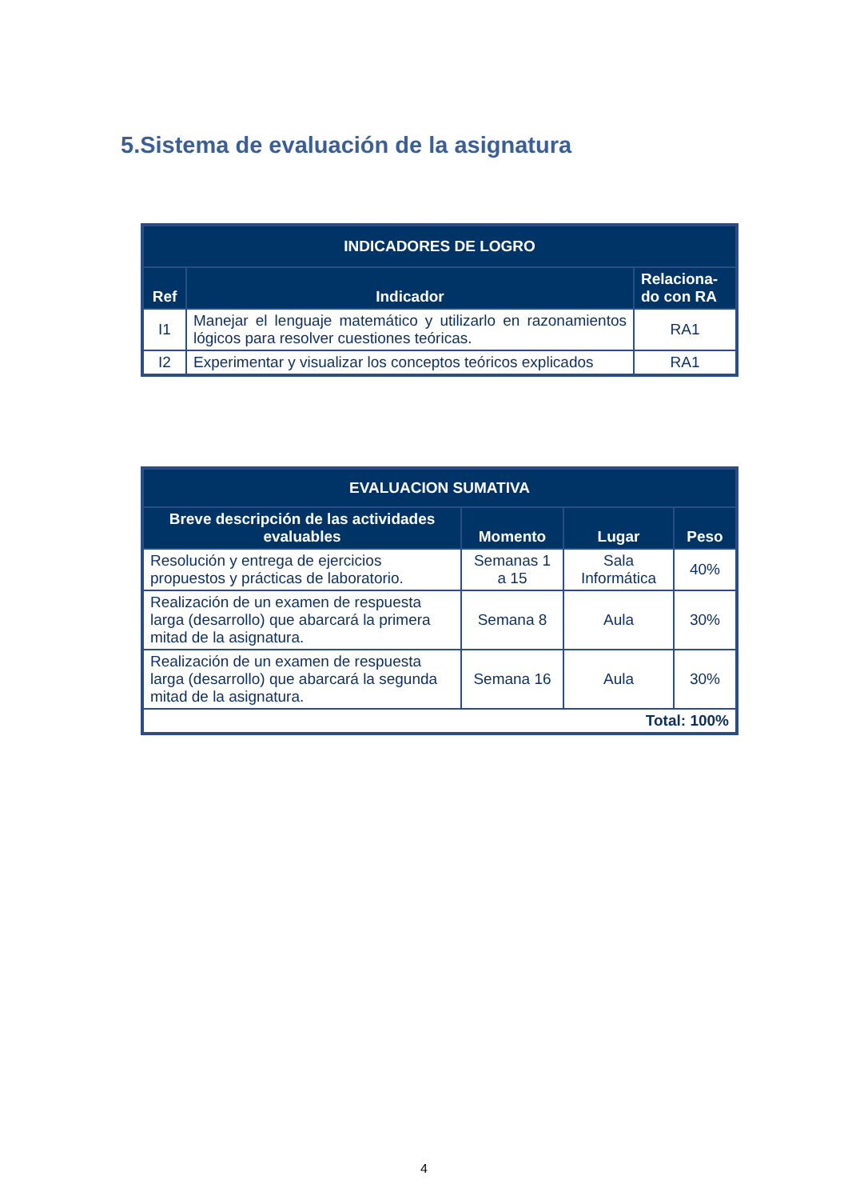5.Sistema de evaluación de la asignatura
| INDICADORES DE LOGRO | | |
| --- | --- | --- |
| Ref | Indicador | Relaciona-do con RA |
| I1 | Manejar el lenguaje matemático y utilizarlo en razonamientos lógicos para resolver cuestiones teóricas. | RA1 |
| I2 | Experimentar y visualizar los conceptos teóricos explicados | RA1 |
| EVALUACION SUMATIVA | | | |
| --- | --- | --- | --- |
| Breve descripción de las actividades evaluables | Momento | Lugar | Peso |
| Resolución y entrega de ejercicios propuestos y prácticas de laboratorio. | Semanas 1 a 15 | Sala Informática | 40% |
| Realización de un examen de respuesta larga (desarrollo) que abarcará la primera mitad de la asignatura. | Semana 8 | Aula | 30% |
| Realización de un examen de respuesta larga (desarrollo) que abarcará la segunda mitad de la asignatura. | Semana 16 | Aula | 30% |
| Total: 100% | | | |
4